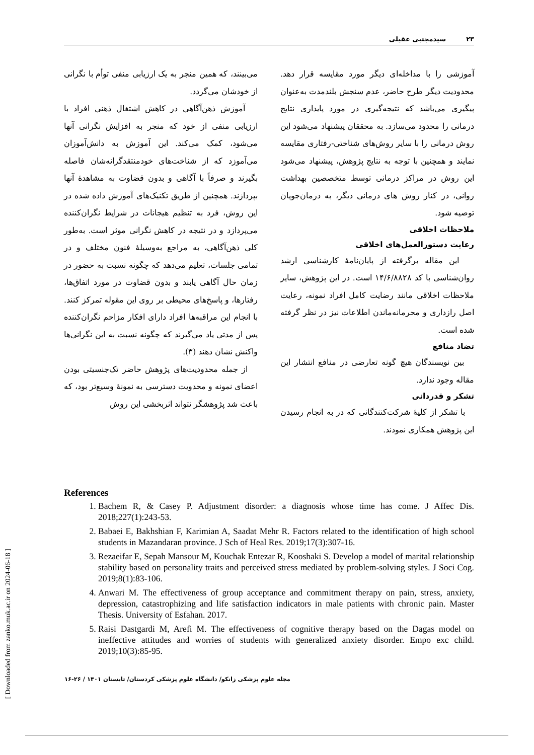سیدمجتبی عقیلی ۲۳
می‌بینند، که همین منجر به یک ارزیابی منفی توأم با نگرانی از خودشان می‌گردد.
آموزش ذهن‌آگاهی در کاهش اشتغال ذهنی افراد با ارزیابی منفی از خود که منجر به افزایش نگرانی آنها می‌شود، کمک می‌کند. این آموزش به دانش‌آموزان می‌آموزد که از شناخت‌های خودمنتقدگرانه‌شان فاصله بگیرند و صرفاً با آگاهی و بدون قضاوت به مشاهدهٔ آنها بپردازند. همچنین از طریق تکنیک‌های آموزش داده شده در این روش، فرد به تنظیم هیجانات در شرایط نگران‌کننده می‌پردازد و در نتیجه در کاهش نگرانی موثر است. به‌طور کلی ذهن‌آگاهی، به مراجع به‌وسیلهٔ فنون مختلف و در تمامی جلسات، تعلیم می‌دهد که چگونه نسبت به حضور در زمان حال آگاهی یابند و بدون قضاوت در مورد اتفاق‌ها، رفتارها، و پاسخ‌های محیطی بر روی این مقوله تمرکز کنند. با انجام این مراقبه‌ها افراد دارای افکار مزاحم نگران‌کننده پس از مدتی یاد می‌گیرند که چگونه نسبت به این نگرانی‌ها واکنش نشان دهند (۳).
از جمله محدودیت‌های پژوهش حاضر تک‌جنسیتی بودن اعضای نمونه و محدویت دسترسی به نمونهٔ وسیع‌تر بود، که باعث شد پژوهشگر نتواند اثربخشی این روش
آموزشی را با مداخله‌ای دیگر مورد مقایسه قرار دهد. محدودیت دیگر طرح حاضر، عدم سنجش بلندمدت به‌عنوان پیگیری می‌باشد که نتیجه‌گیری در مورد پایداری نتایج درمانی را محدود می‌سازد. به محققان پیشنهاد می‌شود این روش درمانی را با سایر روش‌های شناختی-رفتاری مقایسه نمایند و همچنین با توجه به نتایج پژوهش، پیشنهاد می‌شود این روش در مراکز درمانی توسط متخصصین بهداشت روانی، در کنار روش های درمانی دیگر، به درمان‌جویان توصیه شود.
ملاحظات اخلاقی
رعایت دستورالعمل‌های اخلاقی
این مقاله برگرفته از پایان‌نامهٔ کارشناسی ارشد روان‌شناسی با کد ۱۴/۶/۸۸۲۸ است. در این پژوهش، سایر ملاحظات اخلاقی مانند رضایت کامل افراد نمونه، رعایت اصل رازداری و محرمانه‌ماندن اطلاعات نیز در نظر گرفته شده است.
تضاد منافع
بین نویسندگان هیچ گونه تعارضی در منافع انتشار این مقاله وجود ندارد.
تشکر و قدردانی
با تشکر از کلیهٔ شرکت‌کنندگانی که در به انجام رسیدن این پژوهش همکاری نمودند.
References
1. Bachem R, & Casey P. Adjustment disorder: a diagnosis whose time has come. J Affec Dis. 2018;227(1):243-53.
2. Babaei E, Bakhshian F, Karimian A, Saadat Mehr R. Factors related to the identification of high school students in Mazandaran province. J Sch of Heal Res. 2019;17(3):307-16.
3. Rezaeifar E, Sepah Mansour M, Kouchak Entezar R, Kooshaki S. Develop a model of marital relationship stability based on personality traits and perceived stress mediated by problem-solving styles. J Soci Cog. 2019;8(1):83-106.
4. Anwari M. The effectiveness of group acceptance and commitment therapy on pain, stress, anxiety, depression, catastrophizing and life satisfaction indicators in male patients with chronic pain. Master Thesis. University of Esfahan. 2017.
5. Raisi Dastgardi M, Arefi M. The effectiveness of cognitive therapy based on the Dagas model on ineffective attitudes and worries of students with generalized anxiety disorder. Empo exc child. 2019;10(3):85-95.
[ Downloaded from zanko.muk.ac.ir on 2024-06-18 ]
مجله علوم پزشکی زانکو/ دانشگاه علوم پزشکی کردستان/ تابستان ۱۴۰۱ / ۲۶-۱۶